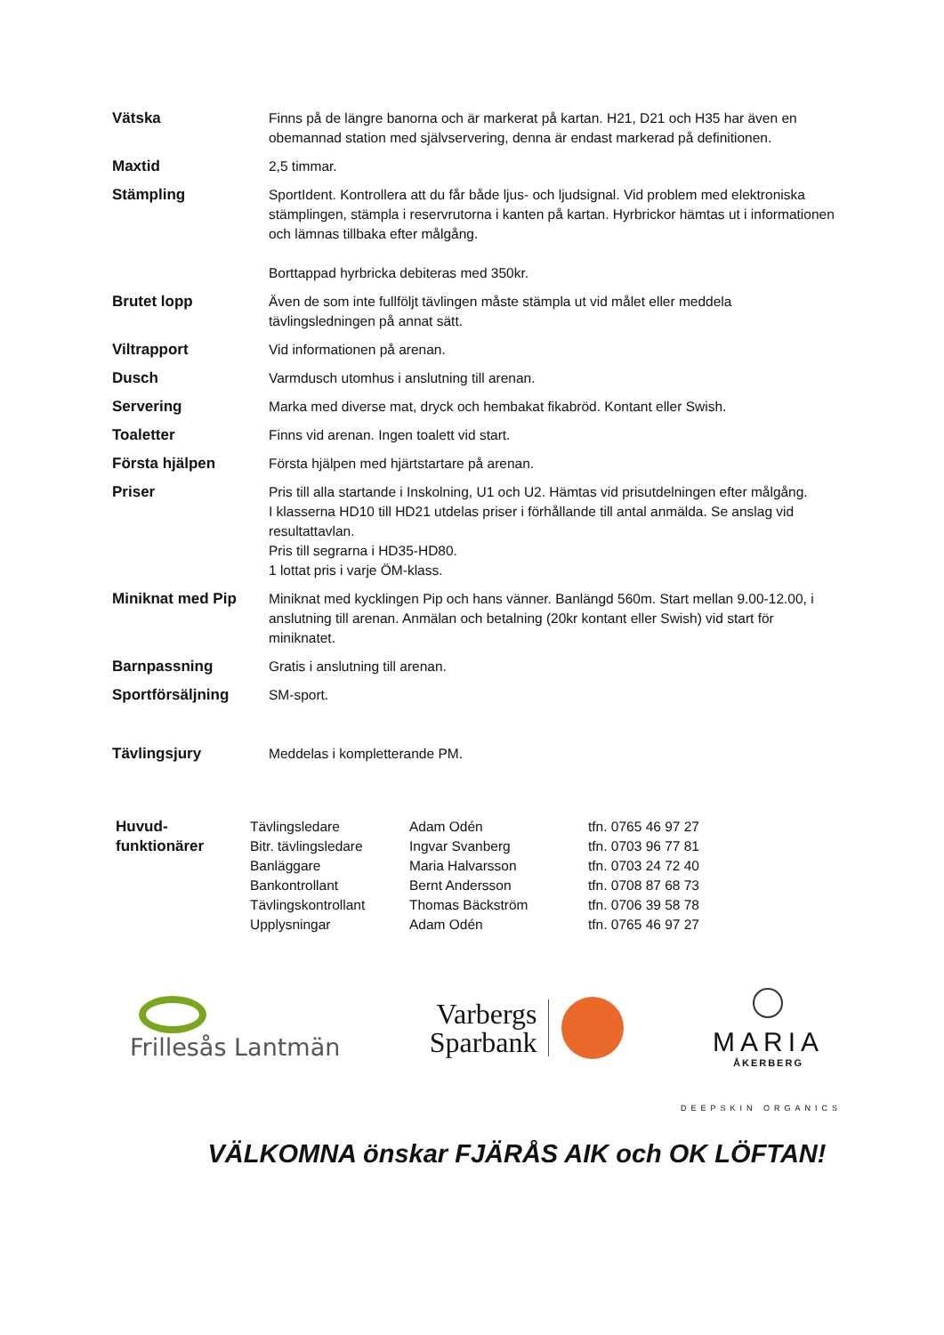| Vätska | Finns på de längre banorna och är markerat på kartan. H21, D21 och H35 har även en obemannad station med självservering, denna är endast markerad på definitionen. |
| Maxtid | 2,5 timmar. |
| Stämpling | SportIdent. Kontrollera att du får både ljus- och ljudsignal. Vid problem med elektroniska stämplingen, stämpla i reservrutorna i kanten på kartan. Hyrbrickor hämtas ut i informationen och lämnas tillbaka efter målgång. Borttappad hyrbricka debiteras med 350kr. |
| Brutet lopp | Även de som inte fullföljt tävlingen måste stämpla ut vid målet eller meddela tävlingsledningen på annat sätt. |
| Viltrapport | Vid informationen på arenan. |
| Dusch | Varmdusch utomhus i anslutning till arenan. |
| Servering | Marka med diverse mat, dryck och hembakat fikabröd. Kontant eller Swish. |
| Toaletter | Finns vid arenan. Ingen toalett vid start. |
| Första hjälpen | Första hjälpen med hjärtstartare på arenan. |
| Priser | Pris till alla startande i Inskolning, U1 och U2. Hämtas vid prisutdelningen efter målgång. I klasserna HD10 till HD21 utdelas priser i förhållande till antal anmälda. Se anslag vid resultattavlan. Pris till segrarna i HD35-HD80. 1 lottat pris i varje ÖM-klass. |
| Miniknat med Pip | Miniknat med kycklingen Pip och hans vänner. Banlängd 560m. Start mellan 9.00-12.00, i anslutning till arenan. Anmälan och betalning (20kr kontant eller Swish) vid start för miniknatet. |
| Barnpassning | Gratis i anslutning till arenan. |
| Sportförsäljning | SM-sport. |
| Tävlingsjury | Meddelas i kompletterande PM. |
| Huvud- funktionärer | Tävlingsledare Bitr. tävlingsledare Banläggare Bankontrollant Tävlingskontrollant Upplysningar | Adam Odén Ingvar Svanberg Maria Halvarsson Bernt Andersson Thomas Bäckström Adam Odén | tfn. 0765 46 97 27 tfn. 0703 96 77 81 tfn. 0703 24 72 40 tfn. 0708 87 68 73 tfn. 0706 39 58 78 tfn. 0765 46 97 27 |
Frillesås Lantmän
Varbergs
Sparbank
MARIA
ÅKERBERG
DEEPSKIN ORGANICS
VÄLKOMNA önskar FJÄRÅS AIK och OK LÖFTAN!